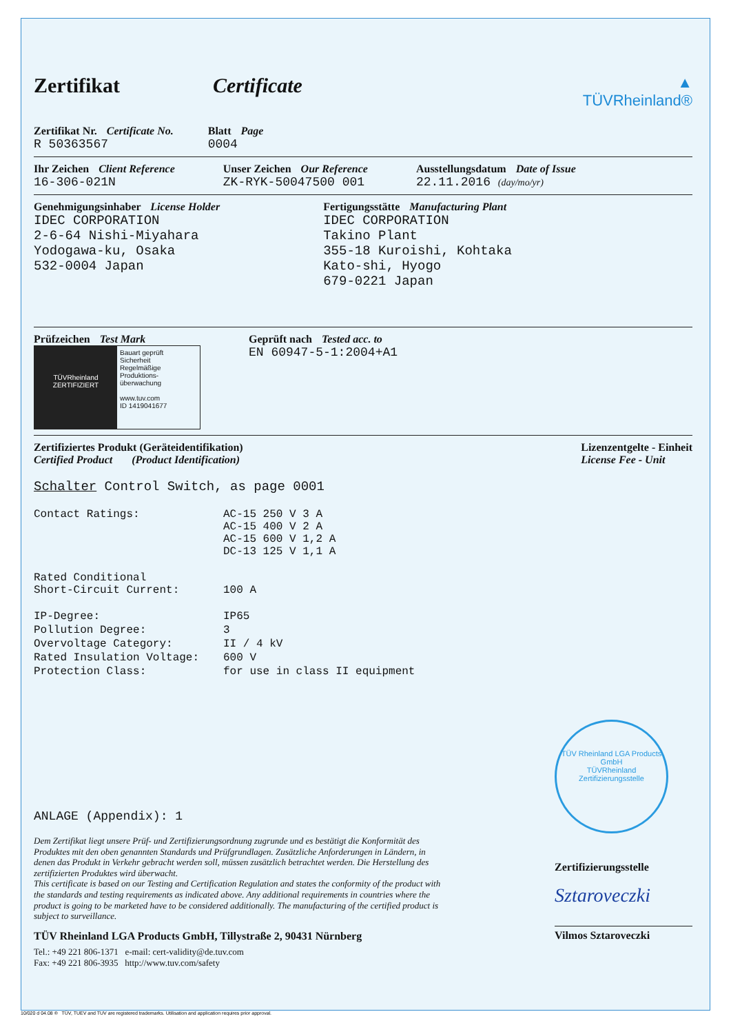Zertifikat Certificate
Zertifikat Nr. Certificate No.
R 50363567
Blatt Page
0004
▲
TÜVRheinland®
Ihr Zeichen Client Reference
16-306-021N
Unser Zeichen Our Reference
ZK-RYK-50047500 001
Ausstellungsdatum Date of Issue
22.11.2016 (day/mo/yr)
Genehmigungsinhaber License Holder
IDEC CORPORATION
2-6-64 Nishi-Miyahara
Yodogawa-ku, Osaka
532-0004 Japan
Fertigungsstätte Manufacturing Plant
IDEC CORPORATION
Takino Plant
355-18 Kuroishi, Kohtaka
Kato-shi, Hyogo
679-0221 Japan
Prüfzeichen Test Mark
TÜVRheinland
ZERTIFIZIERT
Bauart geprüft
Sicherheit
Regelmäßige
Produktions-
überwachung
www.tuv.com
ID 1419041677
Geprüft nach Tested acc. to
EN 60947-5-1:2004+A1
Zertifiziertes Produkt (Geräteidentifikation)
Certified Product (Product Identification)
Lizenzentgelte - Einheit
License Fee - Unit
Schalter Control Switch, as page 0001
| Contact Ratings: | AC-15 250 V 3 A AC-15 400 V 2 A AC-15 600 V 1,2 A DC-13 125 V 1,1 A |
| Rated Conditional Short-Circuit Current: | 100 A |
| IP-Degree: | IP65 |
| Pollution Degree: | 3 |
| Overvoltage Category: | II / 4 kV |
| Rated Insulation Voltage: | 600 V |
| Protection Class: | for use in class II equipment |
ANLAGE (Appendix): 1
Dem Zertifikat liegt unsere Prüf- und Zertifizierungsordnung zugrunde und es bestätigt die Konformität des Produktes mit den oben genannten Standards und Prüfgrundlagen. Zusätzliche Anforderungen in Ländern, in denen das Produkt in Verkehr gebracht werden soll, müssen zusätzlich betrachtet werden. Die Herstellung des zertifizierten Produktes wird überwacht.
This certificate is based on our Testing and Certification Regulation and states the conformity of the product with the standards and testing requirements as indicated above. Any additional requirements in countries where the product is going to be marketed have to be considered additionally. The manufacturing of the certified product is subject to surveillance.
TÜV Rheinland LGA Products GmbH, Tillystraße 2, 90431 Nürnberg
Tel.: +49 221 806-1371 e-mail: cert-validity@de.tuv.com
Fax: +49 221 806-3935 http://www.tuv.com/safety
TÜV Rheinland LGA Products GmbH
TÜVRheinland
Zertifizierungsstelle
Zertifizierungsstelle
Sztaroveczki
Vilmos Sztaroveczki
10/020 d 04.08 ® TÜV, TUEV and TUV are registered trademarks. Utilisation and application requires prior approval.